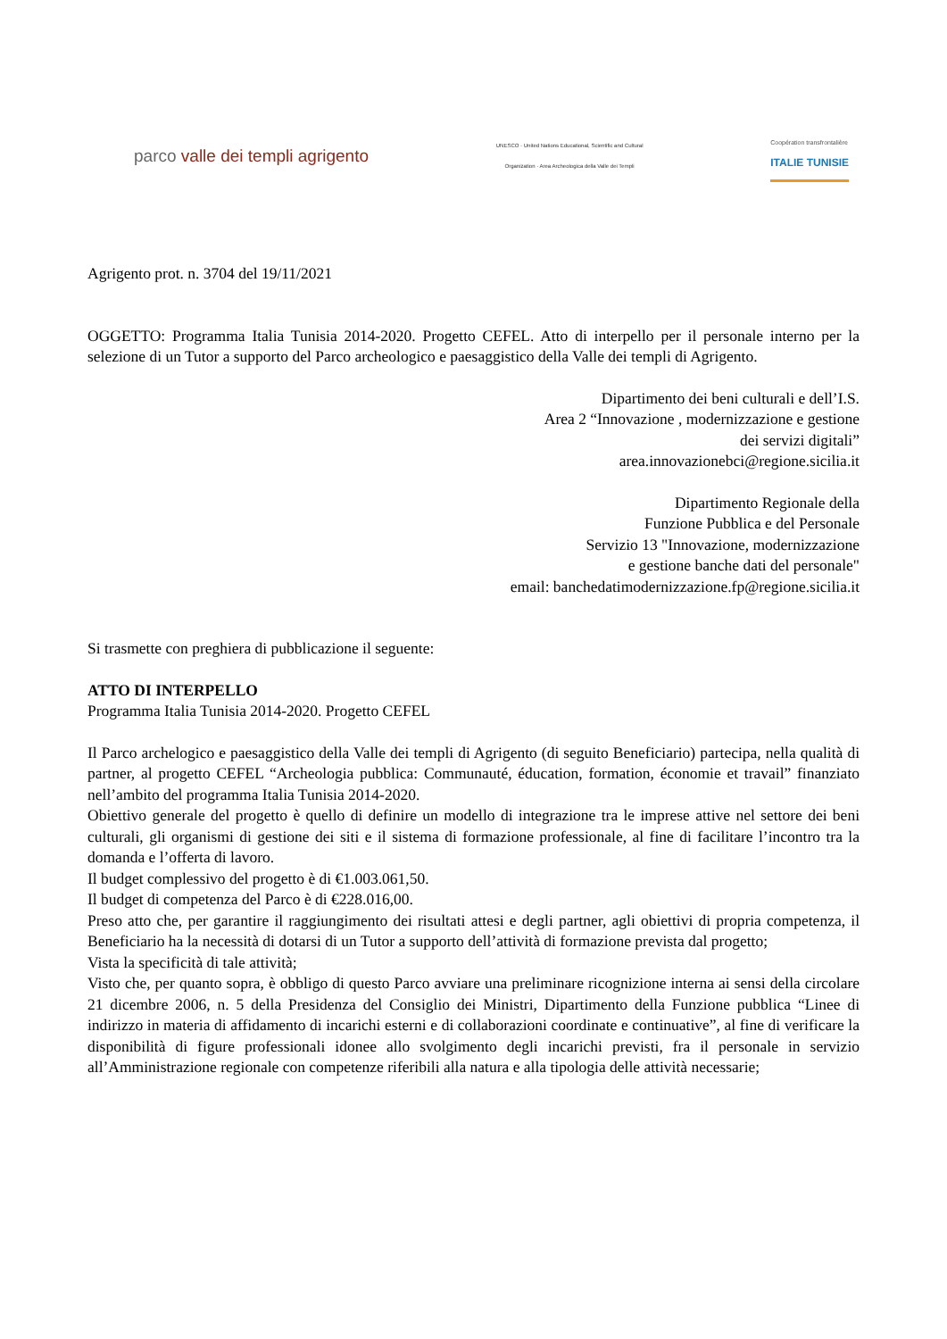parco valle dei templi agrigento
UNESCO · United Nations Educational, Scientific and Cultural Organization · Area Archeologica della Valle dei Templi
Coopération transfrontalière
ITALIE TUNISIE
Agrigento prot. n. 3704 del 19/11/2021
OGGETTO: Programma Italia Tunisia 2014-2020. Progetto CEFEL. Atto di interpello per il personale interno per la selezione di un Tutor a supporto del Parco archeologico e paesaggistico della Valle dei templi di Agrigento.
Dipartimento dei beni culturali e dell’I.S.
Area 2 “Innovazione , modernizzazione e gestione
dei servizi digitali”
area.innovazionebci@regione.sicilia.it
Dipartimento Regionale della
Funzione Pubblica e del Personale
Servizio 13 "Innovazione, modernizzazione
e gestione banche dati del personale"
email: banchedatimodernizzazione.fp@regione.sicilia.it
Si trasmette con preghiera di pubblicazione il seguente:
ATTO DI INTERPELLO
Programma Italia Tunisia 2014-2020. Progetto CEFEL
Il Parco archelogico e paesaggistico della Valle dei templi di Agrigento (di seguito Beneficiario) partecipa, nella qualità di partner, al progetto CEFEL “Archeologia pubblica: Communauté, éducation, formation, économie et travail” finanziato nell’ambito del programma Italia Tunisia 2014-2020.
Obiettivo generale del progetto è quello di definire un modello di integrazione tra le imprese attive nel settore dei beni culturali, gli organismi di gestione dei siti e il sistema di formazione professionale, al fine di facilitare l’incontro tra la domanda e l’offerta di lavoro.
Il budget complessivo del progetto è di €1.003.061,50.
Il budget di competenza del Parco è di €228.016,00.
Preso atto che, per garantire il raggiungimento dei risultati attesi e degli partner, agli obiettivi di propria competenza, il Beneficiario ha la necessità di dotarsi di un Tutor a supporto dell’attività di formazione prevista dal progetto;
Vista la specificità di tale attività;
Visto che, per quanto sopra, è obbligo di questo Parco avviare una preliminare ricognizione interna ai sensi della circolare 21 dicembre 2006, n. 5 della Presidenza del Consiglio dei Ministri, Dipartimento della Funzione pubblica “Linee di indirizzo in materia di affidamento di incarichi esterni e di collaborazioni coordinate e continuative”, al fine di verificare la disponibilità di figure professionali idonee allo svolgimento degli incarichi previsti, fra il personale in servizio all’Amministrazione regionale con competenze riferibili alla natura e alla tipologia delle attività necessarie;